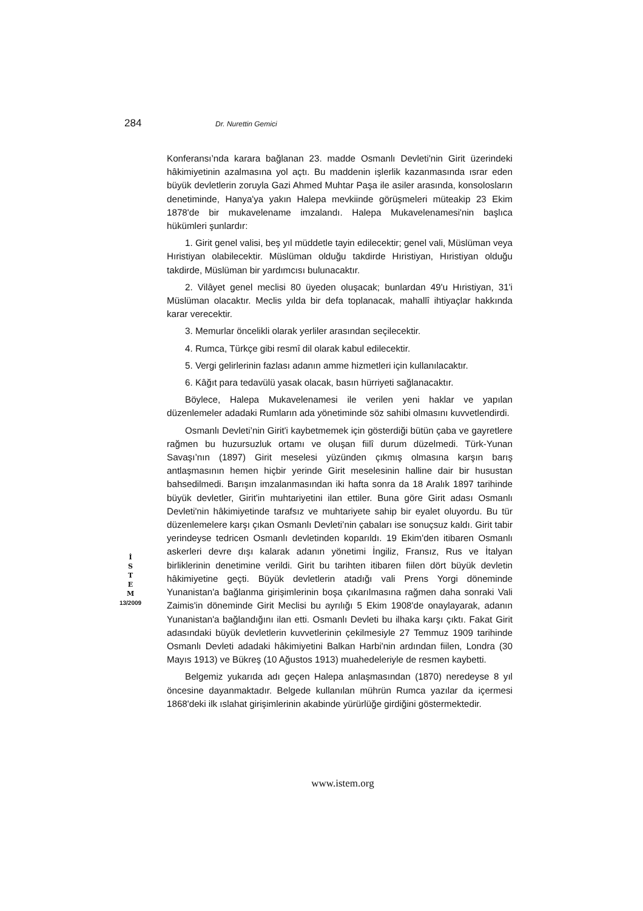284 Dr. Nurettin Gemici
Konferansı’nda karara bağlanan 23. madde Osmanlı Devleti'nin Girit üzerindeki hâkimiyetinin azalmasına yol açtı. Bu maddenin işlerlik kazanmasında ısrar eden büyük devletlerin zoruyla Gazi Ahmed Muhtar Paşa ile asiler arasında, konsolosların denetiminde, Hanya'ya yakın Halepa mevkiinde görüşmeleri müteakip 23 Ekim 1878'de bir mukavelename imzalandı. Halepa Mukavelenamesi'nin başlıca hükümleri şunlardır:
1. Girit genel valisi, beş yıl müddetle tayin edilecektir; genel vali, Müslüman veya Hıristiyan olabilecektir. Müslüman olduğu takdirde Hıristiyan, Hıristiyan olduğu takdirde, Müslüman bir yardımcısı bulunacaktır.
2. Vilâyet genel meclisi 80 üyeden oluşacak; bunlardan 49'u Hıristiyan, 31'i Müslüman olacaktır. Meclis yılda bir defa toplanacak, mahallî ihtiyaçlar hakkında karar verecektir.
3. Memurlar öncelikli olarak yerliler arasından seçilecektir.
4. Rumca, Türkçe gibi resmî dil olarak kabul edilecektir.
5. Vergi gelirlerinin fazlası adanın amme hizmetleri için kullanılacaktır.
6. Kâğıt para tedavülü yasak olacak, basın hürriyeti sağlanacaktır.
Böylece, Halepa Mukavelenamesi ile verilen yeni haklar ve yapılan düzenlemeler adadaki Rumların ada yönetiminde söz sahibi olmasını kuvvetlendirdi.
Osmanlı Devleti’nin Girit'i kaybetmemek için gösterdiği bütün çaba ve gayretlere rağmen bu huzursuzluk ortamı ve oluşan fiilî durum düzelmedi. Türk-Yunan Savaşı’nın (1897) Girit meselesi yüzünden çıkmış olmasına karşın barış antlaşmasının hemen hiçbir yerinde Girit meselesinin halline dair bir husustan bahsedilmedi. Barışın imzalanmasından iki hafta sonra da 18 Aralık 1897 tarihinde büyük devletler, Girit'in muhtariyetini ilan ettiler. Buna göre Girit adası Osmanlı Devleti'nin hâkimiyetinde tarafsız ve muhtariyete sahip bir eyalet oluyordu. Bu tür düzenlemelere karşı çıkan Osmanlı Devleti’nin çabaları ise sonuçsuz kaldı. Girit tabir yerindeyse tedricen Osmanlı devletinden koparıldı. 19 Ekim'den itibaren Osmanlı askerleri devre dışı kalarak adanın yönetimi İngiliz, Fransız, Rus ve İtalyan birliklerinin denetimine verildi. Girit bu tarihten itibaren fiilen dört büyük devletin hâkimiyetine geçti. Büyük devletlerin atadığı vali Prens Yorgi döneminde Yunanistan'a bağlanma girişimlerinin boşa çıkarılmasına rağmen daha sonraki Vali Zaimis'in döneminde Girit Meclisi bu ayrılığı 5 Ekim 1908'de onaylayarak, adanın Yunanistan'a bağlandığını ilan etti. Osmanlı Devleti bu ilhaka karşı çıktı. Fakat Girit adasındaki büyük devletlerin kuvvetlerinin çekilmesiyle 27 Temmuz 1909 tarihinde Osmanlı Devleti adadaki hâkimiyetini Balkan Harbi'nin ardından fiilen, Londra (30 Mayıs 1913) ve Bükreş (10 Ağustos 1913) muahedeleriyle de resmen kaybetti.
Belgemiz yukarıda adı geçen Halepa anlaşmasından (1870) neredeyse 8 yıl öncesine dayanmaktadır. Belgede kullanılan mührün Rumca yazılar da içermesi 1868'deki ilk ıslahat girişimlerinin akabinde yürürlüğe girdiğini göstermektedir.
İ
S
T
E
M
13/2009
www.istem.org